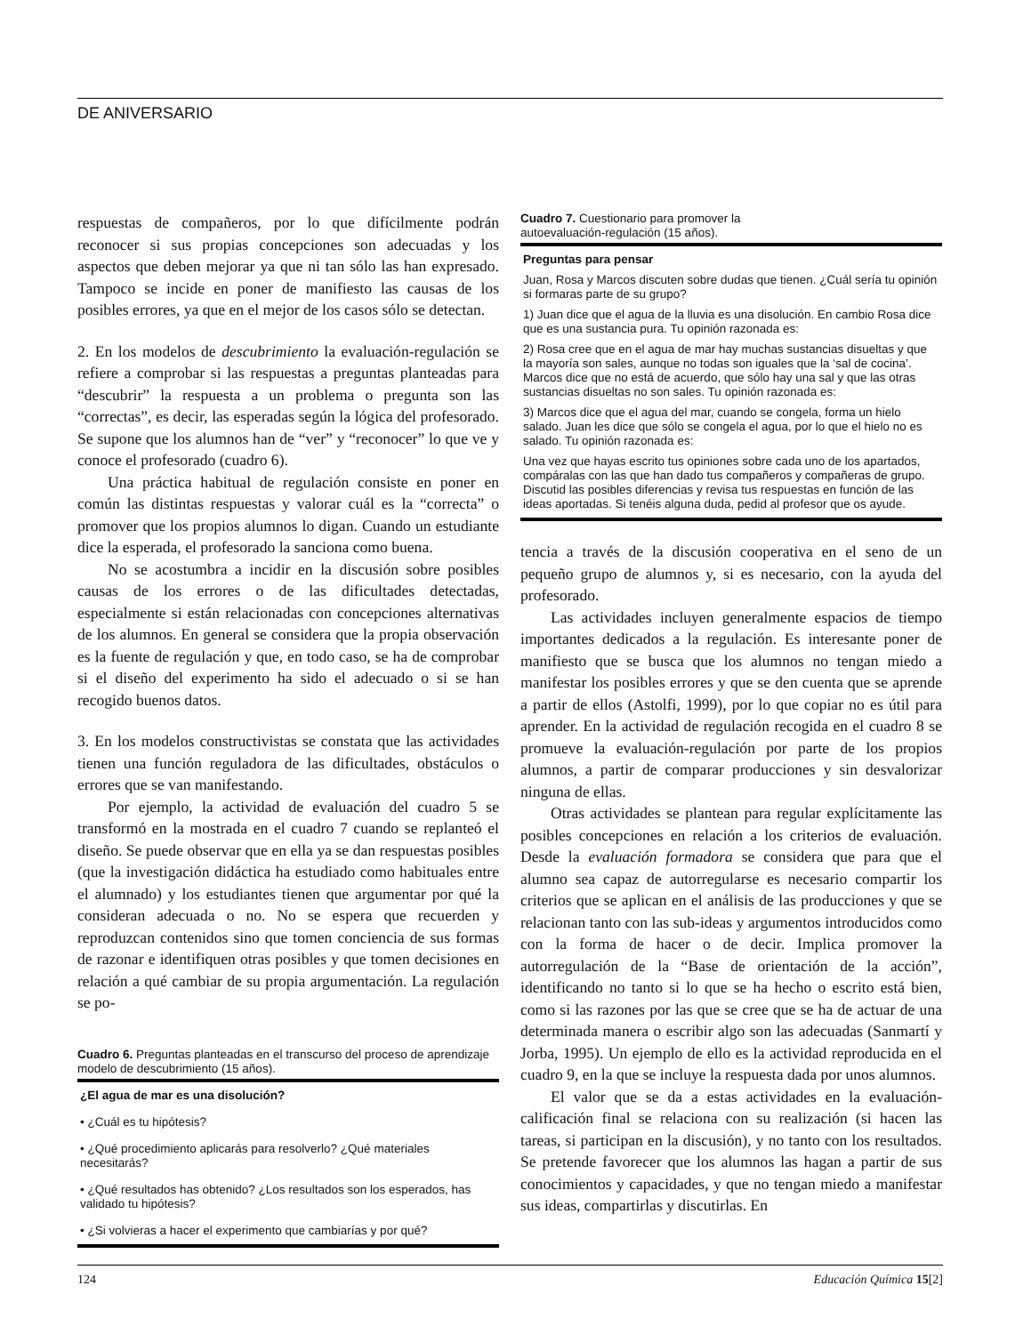DE ANIVERSARIO
respuestas de compañeros, por lo que difícilmente podrán reconocer si sus propias concepciones son adecuadas y los aspectos que deben mejorar ya que ni tan sólo las han expresado. Tampoco se incide en poner de manifiesto las causas de los posibles errores, ya que en el mejor de los casos sólo se detectan.
2. En los modelos de descubrimiento la evaluación-regulación se refiere a comprobar si las respuestas a preguntas planteadas para “descubrir” la respuesta a un problema o pregunta son las “correctas”, es decir, las esperadas según la lógica del profesorado. Se supone que los alumnos han de “ver” y “reconocer” lo que ve y conoce el profesorado (cuadro 6).
Una práctica habitual de regulación consiste en poner en común las distintas respuestas y valorar cuál es la “correcta” o promover que los propios alumnos lo digan. Cuando un estudiante dice la esperada, el profesorado la sanciona como buena.
No se acostumbra a incidir en la discusión sobre posibles causas de los errores o de las dificultades detectadas, especialmente si están relacionadas con concepciones alternativas de los alumnos. En general se considera que la propia observación es la fuente de regulación y que, en todo caso, se ha de comprobar si el diseño del experimento ha sido el adecuado o si se han recogido buenos datos.
3. En los modelos constructivistas se constata que las actividades tienen una función reguladora de las dificultades, obstáculos o errores que se van manifestando.
Por ejemplo, la actividad de evaluación del cuadro 5 se transformó en la mostrada en el cuadro 7 cuando se replanteó el diseño. Se puede observar que en ella ya se dan respuestas posibles (que la investigación didáctica ha estudiado como habituales entre el alumnado) y los estudiantes tienen que argumentar por qué la consideran adecuada o no. No se espera que recuerden y reproduzcan contenidos sino que tomen conciencia de sus formas de razonar e identifiquen otras posibles y que tomen decisiones en relación a qué cambiar de su propia argumentación. La regulación se po-
Cuadro 6. Preguntas planteadas en el transcurso del proceso de aprendizaje modelo de descubrimiento (15 años).
¿El agua de mar es una disolución?
• ¿Cuál es tu hipótesis?
• ¿Qué procedimiento aplicarás para resolverlo? ¿Qué materiales necesitarás?
• ¿Qué resultados has obtenido? ¿Los resultados son los esperados, has validado tu hipótesis?
• ¿Si volvieras a hacer el experimento que cambiarías y por qué?
Cuadro 7. Cuestionario para promover la
autoevaluación-regulación (15 años).
Preguntas para pensar
Juan, Rosa y Marcos discuten sobre dudas que tienen. ¿Cuál sería tu opinión si formaras parte de su grupo?
1) Juan dice que el agua de la lluvia es una disolución. En cambio Rosa dice que es una sustancia pura. Tu opinión razonada es:
2) Rosa cree que en el agua de mar hay muchas sustancias disueltas y que la mayoría son sales, aunque no todas son iguales que la ‘sal de cocina’. Marcos dice que no está de acuerdo, que sólo hay una sal y que las otras sustancias disueltas no son sales. Tu opinión razonada es:
3) Marcos dice que el agua del mar, cuando se congela, forma un hielo salado. Juan les dice que sólo se congela el agua, por lo que el hielo no es salado. Tu opinión razonada es:
Una vez que hayas escrito tus opiniones sobre cada uno de los apartados, compáralas con las que han dado tus compañeros y compañeras de grupo. Discutid las posibles diferencias y revisa tus respuestas en función de las ideas aportadas. Si tenéis alguna duda, pedid al profesor que os ayude.
tencia a través de la discusión cooperativa en el seno de un pequeño grupo de alumnos y, si es necesario, con la ayuda del profesorado.
Las actividades incluyen generalmente espacios de tiempo importantes dedicados a la regulación. Es interesante poner de manifiesto que se busca que los alumnos no tengan miedo a manifestar los posibles errores y que se den cuenta que se aprende a partir de ellos (Astolfi, 1999), por lo que copiar no es útil para aprender. En la actividad de regulación recogida en el cuadro 8 se promueve la evaluación-regulación por parte de los propios alumnos, a partir de comparar producciones y sin desvalorizar ninguna de ellas.
Otras actividades se plantean para regular explícitamente las posibles concepciones en relación a los criterios de evaluación. Desde la evaluación formadora se considera que para que el alumno sea capaz de autorregularse es necesario compartir los criterios que se aplican en el análisis de las producciones y que se relacionan tanto con las sub-ideas y argumentos introducidos como con la forma de hacer o de decir. Implica promover la autorregulación de la “Base de orientación de la acción”, identificando no tanto si lo que se ha hecho o escrito está bien, como si las razones por las que se cree que se ha de actuar de una determinada manera o escribir algo son las adecuadas (Sanmartí y Jorba, 1995). Un ejemplo de ello es la actividad reproducida en el cuadro 9, en la que se incluye la respuesta dada por unos alumnos.
El valor que se da a estas actividades en la evaluación-calificación final se relaciona con su realización (si hacen las tareas, si participan en la discusión), y no tanto con los resultados. Se pretende favorecer que los alumnos las hagan a partir de sus conocimientos y capacidades, y que no tengan miedo a manifestar sus ideas, compartirlas y discutirlas. En
124 Educación Química 15[2]